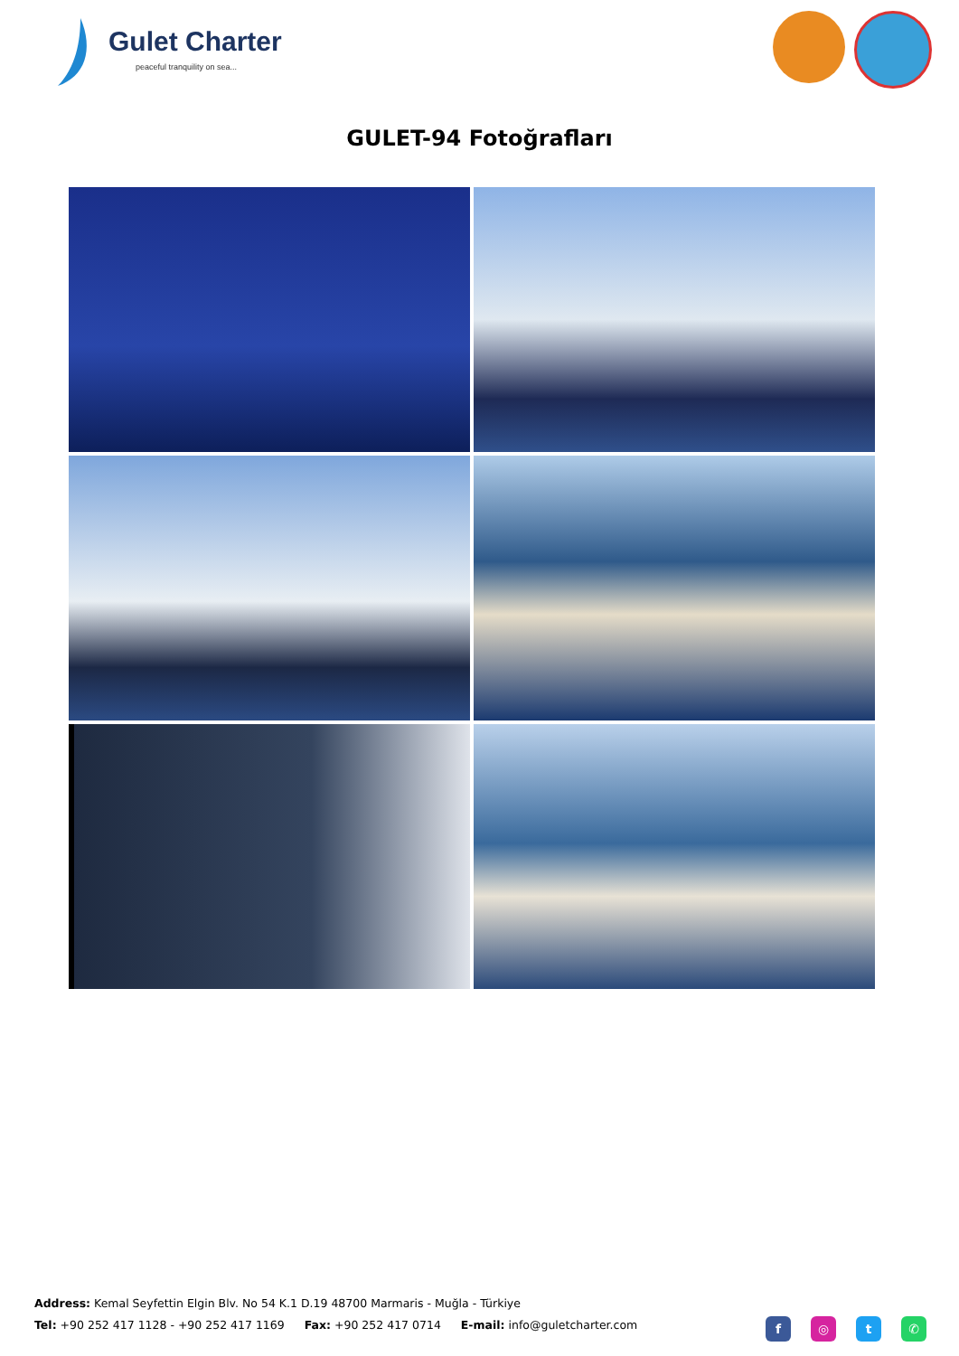Gulet Charter
peaceful tranquility on sea...
GULET-94 Fotoğrafları
Address: Kemal Seyfettin Elgin Blv. No 54 K.1 D.19 48700 Marmaris - Muğla - Türkiye
Tel: +90 252 417 1128 - +90 252 417 1169 Fax: +90 252 417 0714 E-mail: info@guletcharter.com
f ◎ t ✆